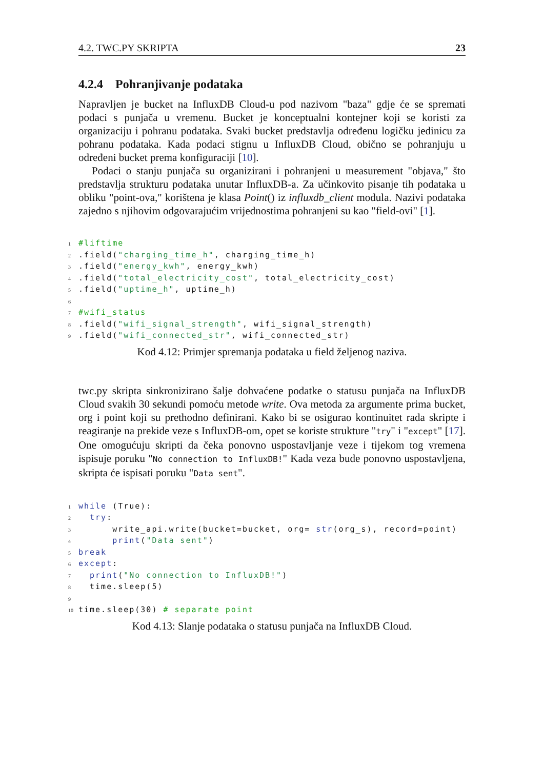4.2. TWC.PY SKRIPTA 23
4.2.4 Pohranjivanje podataka
Napravljen je bucket na InfluxDB Cloud-u pod nazivom "baza" gdje će se spremati podaci s punjača u vremenu. Bucket je konceptualni kontejner koji se koristi za organizaciju i pohranu podataka. Svaki bucket predstavlja određenu logičku jedinicu za pohranu podataka. Kada podaci stignu u InfluxDB Cloud, obično se pohranjuju u određeni bucket prema konfiguraciji [10].
Podaci o stanju punjača su organizirani i pohranjeni u measurement "objava," što predstavlja strukturu podataka unutar InfluxDB-a. Za učinkovito pisanje tih podataka u obliku "point-ova," korištena je klasa Point() iz influxdb_client modula. Nazivi podataka zajedno s njihovim odgovarajućim vrijednostima pohranjeni su kao "field-ovi" [1].
1 #liftime 2.field("charging_time_h", charging_time_h) 3.field("energy_kwh", energy_kwh) 4.field("total_electricity_cost", total_electricity_cost) 5.field("uptime_h", uptime_h) 6 7 #wifi_status 8.field("wifi_signal_strength", wifi_signal_strength) 9.field("wifi_connected_str", wifi_connected_str)
Kod 4.12: Primjer spremanja podataka u field željenog naziva.
twc.py skripta sinkronizirano šalje dohvaćene podatke o statusu punjača na InfluxDB Cloud svakih 30 sekundi pomoću metode write. Ova metoda za argumente prima bucket, org i point koji su prethodno definirani. Kako bi se osigurao kontinuitet rada skripte i reagiranje na prekide veze s InfluxDB-om, opet se koriste strukture "try" i "except" [17]. One omogućuju skripti da čeka ponovno uspostavljanje veze i tijekom tog vremena ispisuje poruku "No connection to InfluxDB!" Kada veza bude ponovno uspostavljena, skripta će ispisati poruku "Data sent".
1 while (True): 2 try: 3 write_api.write(bucket=bucket, org= str(org_s), record=point) 4 print("Data sent") 5 break 6 except: 7 print("No connection to InfluxDB!") 8 time.sleep(5) 9 10 time.sleep(30) # separate point
Kod 4.13: Slanje podataka o statusu punjača na InfluxDB Cloud.